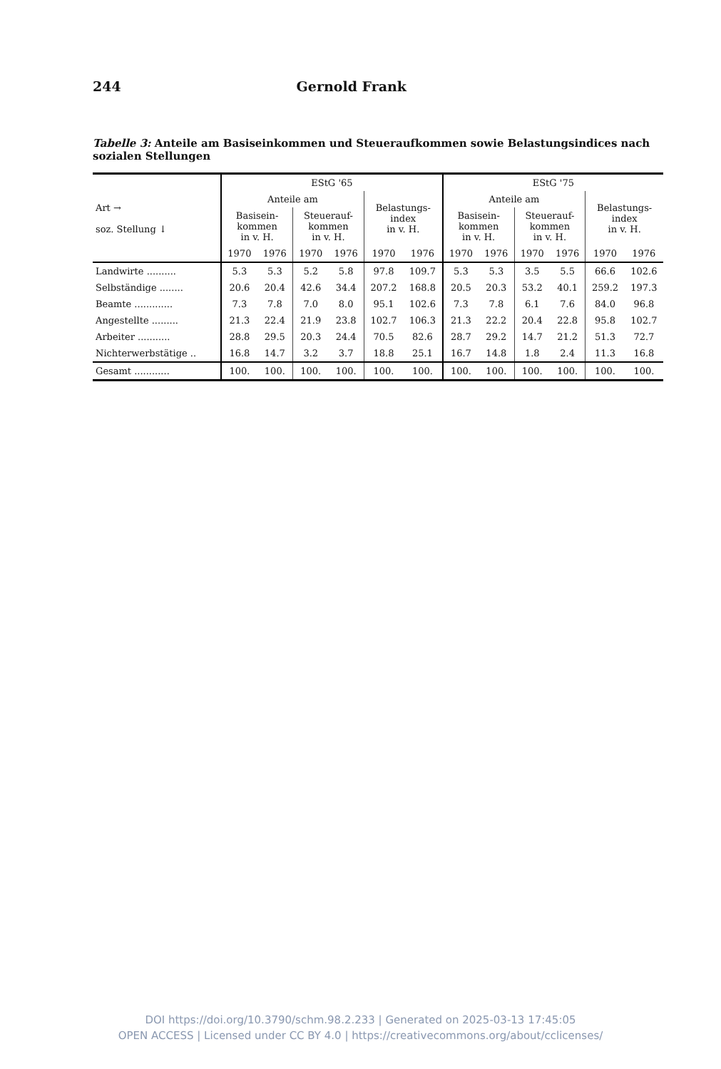244 Gernold Frank
Tabelle 3: Anteile am Basiseinkommen und Steueraufkommen sowie Belastungsindices nach sozialen Stellungen
| Art → soz. Stellung ↓ | EStG '65 | | | | | | EStG '75 | | | | | |
| --- | --- | --- | --- | --- | --- | --- | --- | --- | --- | --- | --- | --- |
| | Anteile am | | | | Belastungs- index in v. H. | | Anteile am | | | | Belastungs- index in v. H. | |
| | Basisein- kommen in v. H. | | Steuerauf- kommen in v. H. | | | | Basisein- kommen in v. H. | | Steuerauf- kommen in v. H. | | | |
| | 1970 | 1976 | 1970 | 1976 | 1970 | 1976 | 1970 | 1976 | 1970 | 1976 | 1970 | 1976 |
| Landwirte .......... | 5.3 | 5.3 | 5.2 | 5.8 | 97.8 | 109.7 | 5.3 | 5.3 | 3.5 | 5.5 | 66.6 | 102.6 |
| Selbständige ........ | 20.6 | 20.4 | 42.6 | 34.4 | 207.2 | 168.8 | 20.5 | 20.3 | 53.2 | 40.1 | 259.2 | 197.3 |
| Beamte ............. | 7.3 | 7.8 | 7.0 | 8.0 | 95.1 | 102.6 | 7.3 | 7.8 | 6.1 | 7.6 | 84.0 | 96.8 |
| Angestellte ......... | 21.3 | 22.4 | 21.9 | 23.8 | 102.7 | 106.3 | 21.3 | 22.2 | 20.4 | 22.8 | 95.8 | 102.7 |
| Arbeiter ........... | 28.8 | 29.5 | 20.3 | 24.4 | 70.5 | 82.6 | 28.7 | 29.2 | 14.7 | 21.2 | 51.3 | 72.7 |
| Nichterwerbstätige .. | 16.8 | 14.7 | 3.2 | 3.7 | 18.8 | 25.1 | 16.7 | 14.8 | 1.8 | 2.4 | 11.3 | 16.8 |
| Gesamt ............ | 100. | 100. | 100. | 100. | 100. | 100. | 100. | 100. | 100. | 100. | 100. | 100. |
DOI https://doi.org/10.3790/schm.98.2.233 | Generated on 2025-03-13 17:45:05
OPEN ACCESS | Licensed under CC BY 4.0 | https://creativecommons.org/about/cclicenses/